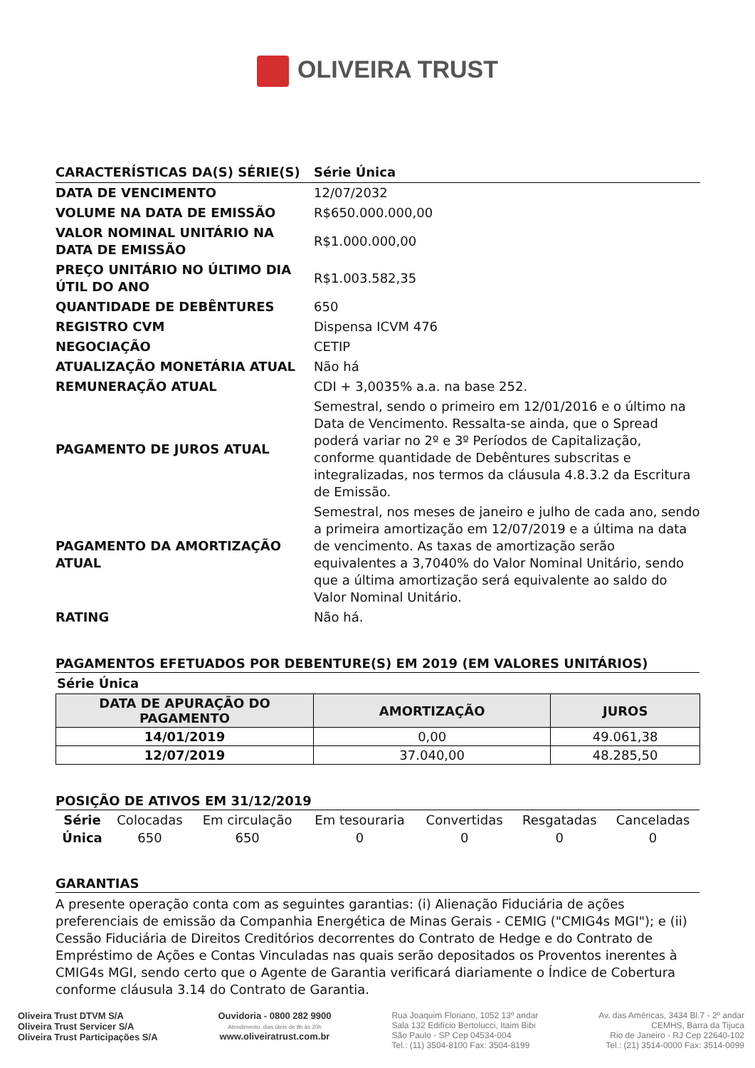OLIVEIRA TRUST
| CARACTERÍSTICAS DA(S) SÉRIE(S) | Série Única |
| DATA DE VENCIMENTO | 12/07/2032 |
| VOLUME NA DATA DE EMISSÃO | R$650.000.000,00 |
| VALOR NOMINAL UNITÁRIO NA DATA DE EMISSÃO | R$1.000.000,00 |
| PREÇO UNITÁRIO NO ÚLTIMO DIA ÚTIL DO ANO | R$1.003.582,35 |
| QUANTIDADE DE DEBÊNTURES | 650 |
| REGISTRO CVM | Dispensa ICVM 476 |
| NEGOCIAÇÃO | CETIP |
| ATUALIZAÇÃO MONETÁRIA ATUAL | Não há |
| REMUNERAÇÃO ATUAL | CDI + 3,0035% a.a. na base 252. |
| PAGAMENTO DE JUROS ATUAL | Semestral, sendo o primeiro em 12/01/2016 e o último na Data de Vencimento. Ressalta-se ainda, que o Spread poderá variar no 2º e 3º Períodos de Capitalização, conforme quantidade de Debêntures subscritas e integralizadas, nos termos da cláusula 4.8.3.2 da Escritura de Emissão. |
| PAGAMENTO DA AMORTIZAÇÃO ATUAL | Semestral, nos meses de janeiro e julho de cada ano, sendo a primeira amortização em 12/07/2019 e a última na data de vencimento. As taxas de amortização serão equivalentes a 3,7040% do Valor Nominal Unitário, sendo que a última amortização será equivalente ao saldo do Valor Nominal Unitário. |
| RATING | Não há. |
PAGAMENTOS EFETUADOS POR DEBENTURE(S) EM 2019 (EM VALORES UNITÁRIOS)
Série Única
| DATA DE APURAÇÃO DO PAGAMENTO | AMORTIZAÇÃO | JUROS |
| --- | --- | --- |
| 14/01/2019 | 0,00 | 49.061,38 |
| 12/07/2019 | 37.040,00 | 48.285,50 |
POSIÇÃO DE ATIVOS EM 31/12/2019
| Série | Colocadas | Em circulação | Em tesouraria | Convertidas | Resgatadas | Canceladas |
| Única | 650 | 650 | 0 | 0 | 0 | 0 |
GARANTIAS
A presente operação conta com as seguintes garantias: (i) Alienação Fiduciária de ações preferenciais de emissão da Companhia Energética de Minas Gerais - CEMIG ("CMIG4s MGI"); e (ii) Cessão Fiduciária de Direitos Creditórios decorrentes do Contrato de Hedge e do Contrato de Empréstimo de Ações e Contas Vinculadas nas quais serão depositados os Proventos inerentes à CMIG4s MGI, sendo certo que o Agente de Garantia verificará diariamente o Índice de Cobertura conforme cláusula 3.14 do Contrato de Garantia.
Oliveira Trust DTVM S/A
Oliveira Trust Servicer S/A
Oliveira Trust Participações S/A
Ouvidoria - 0800 282 9900
Atendimento: dias úteis de 8h às 20h
www.oliveiratrust.com.br
Rua Joaquim Floriano, 1052 13º andar
Sala 132 Edifício Bertolucci, Itaim Bibi
São Paulo - SP Cep 04534-004
Tel.: (11) 3504-8100 Fax: 3504-8199
Av. das Américas, 3434 Bl.7 - 2º andar
CEMHS, Barra da Tijuca
Rio de Janeiro - RJ Cep 22640-102
Tel.: (21) 3514-0000 Fax: 3514-0099